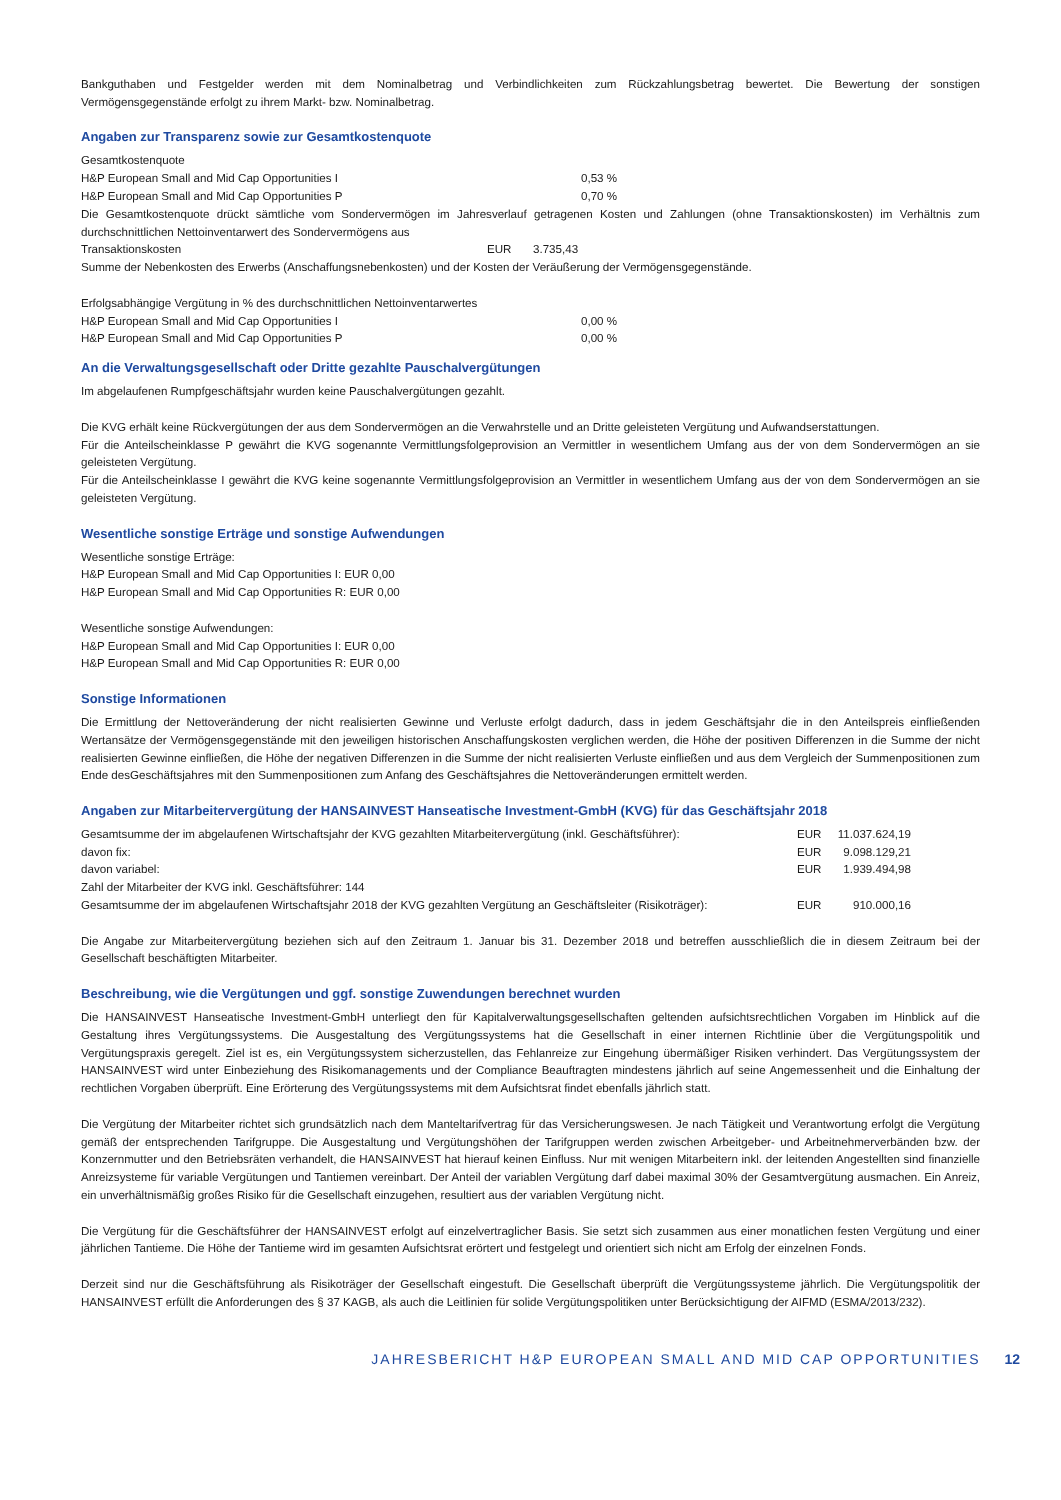Bankguthaben und Festgelder werden mit dem Nominalbetrag und Verbindlichkeiten zum Rückzahlungsbetrag bewertet. Die Bewertung der sonstigen Vermögensgegenstände erfolgt zu ihrem Markt- bzw. Nominalbetrag.
Angaben zur Transparenz sowie zur Gesamtkostenquote
Gesamtkostenquote
| H&P European Small and Mid Cap Opportunities I | | 0,53 % |
| H&P European Small and Mid Cap Opportunities P | | 0,70 % |
Die Gesamtkostenquote drückt sämtliche vom Sondervermögen im Jahresverlauf getragenen Kosten und Zahlungen (ohne Transaktionskosten) im Verhältnis zum durchschnittlichen Nettoinventarwert des Sondervermögens aus
| Transaktionskosten | EUR | 3.735,43 |
Summe der Nebenkosten des Erwerbs (Anschaffungsnebenkosten) und der Kosten der Veräußerung der Vermögensgegenstände.
Erfolgsabhängige Vergütung in % des durchschnittlichen Nettoinventarwertes
| H&P European Small and Mid Cap Opportunities I | | 0,00 % |
| H&P European Small and Mid Cap Opportunities P | | 0,00 % |
An die Verwaltungsgesellschaft oder Dritte gezahlte Pauschalvergütungen
Im abgelaufenen Rumpfgeschäftsjahr wurden keine Pauschalvergütungen gezahlt.
Die KVG erhält keine Rückvergütungen der aus dem Sondervermögen an die Verwahrstelle und an Dritte geleisteten Vergütung und Aufwandserstattungen.
Für die Anteilscheinklasse P gewährt die KVG sogenannte Vermittlungsfolgeprovision an Vermittler in wesentlichem Umfang aus der von dem Sondervermögen an sie geleisteten Vergütung.
Für die Anteilscheinklasse I gewährt die KVG keine sogenannte Vermittlungsfolgeprovision an Vermittler in wesentlichem Umfang aus der von dem Sondervermögen an sie geleisteten Vergütung.
Wesentliche sonstige Erträge und sonstige Aufwendungen
Wesentliche sonstige Erträge:
H&P European Small and Mid Cap Opportunities I: EUR 0,00
H&P European Small and Mid Cap Opportunities R: EUR 0,00
Wesentliche sonstige Aufwendungen:
H&P European Small and Mid Cap Opportunities I: EUR 0,00
H&P European Small and Mid Cap Opportunities R: EUR 0,00
Sonstige Informationen
Die Ermittlung der Nettoveränderung der nicht realisierten Gewinne und Verluste erfolgt dadurch, dass in jedem Geschäftsjahr die in den Anteilspreis einfließenden Wertansätze der Vermögensgegenstände mit den jeweiligen historischen Anschaffungskosten verglichen werden, die Höhe der positiven Differenzen in die Summe der nicht realisierten Gewinne einfließen, die Höhe der negativen Differenzen in die Summe der nicht realisierten Verluste einfließen und aus dem Vergleich der Summenpositionen zum Ende desGeschäftsjahres mit den Summenpositionen zum Anfang des Geschäftsjahres die Nettoveränderungen ermittelt werden.
Angaben zur Mitarbeitervergütung der HANSAINVEST Hanseatische Investment-GmbH (KVG) für das Geschäftsjahr 2018
| Gesamtsumme der im abgelaufenen Wirtschaftsjahr der KVG gezahlten Mitarbeitervergütung (inkl. Geschäftsführer): | EUR | 11.037.624,19 |
| davon fix: | EUR | 9.098.129,21 |
| davon variabel: | EUR | 1.939.494,98 |
| Zahl der Mitarbeiter der KVG inkl. Geschäftsführer: 144 | | |
| Gesamtsumme der im abgelaufenen Wirtschaftsjahr 2018 der KVG gezahlten Vergütung an Geschäftsleiter (Risikoträger): | EUR | 910.000,16 |
Die Angabe zur Mitarbeitervergütung beziehen sich auf den Zeitraum 1. Januar bis 31. Dezember 2018 und betreffen ausschließlich die in diesem Zeitraum bei der Gesellschaft beschäftigten Mitarbeiter.
Beschreibung, wie die Vergütungen und ggf. sonstige Zuwendungen berechnet wurden
Die HANSAINVEST Hanseatische Investment-GmbH unterliegt den für Kapitalverwaltungsgesellschaften geltenden aufsichtsrechtlichen Vorgaben im Hinblick auf die Gestaltung ihres Vergütungssystems. Die Ausgestaltung des Vergütungssystems hat die Gesellschaft in einer internen Richtlinie über die Vergütungspolitik und Vergütungspraxis geregelt. Ziel ist es, ein Vergütungssystem sicherzustellen, das Fehlanreize zur Eingehung übermäßiger Risiken verhindert. Das Vergütungssystem der HANSAINVEST wird unter Einbeziehung des Risikomanagements und der Compliance Beauftragten mindestens jährlich auf seine Angemessenheit und die Einhaltung der rechtlichen Vorgaben überprüft. Eine Erörterung des Vergütungssystems mit dem Aufsichtsrat findet ebenfalls jährlich statt.
Die Vergütung der Mitarbeiter richtet sich grundsätzlich nach dem Manteltarifvertrag für das Versicherungswesen. Je nach Tätigkeit und Verantwortung erfolgt die Vergütung gemäß der entsprechenden Tarifgruppe. Die Ausgestaltung und Vergütungshöhen der Tarifgruppen werden zwischen Arbeitgeber- und Arbeitnehmerverbänden bzw. der Konzernmutter und den Betriebsräten verhandelt, die HANSAINVEST hat hierauf keinen Einfluss. Nur mit wenigen Mitarbeitern inkl. der leitenden Angestellten sind finanzielle Anreizsysteme für variable Vergütungen und Tantiemen vereinbart. Der Anteil der variablen Vergütung darf dabei maximal 30% der Gesamtvergütung ausmachen. Ein Anreiz, ein unverhältnismäßig großes Risiko für die Gesellschaft einzugehen, resultiert aus der variablen Vergütung nicht.
Die Vergütung für die Geschäftsführer der HANSAINVEST erfolgt auf einzelvertraglicher Basis. Sie setzt sich zusammen aus einer monatlichen festen Vergütung und einer jährlichen Tantieme. Die Höhe der Tantieme wird im gesamten Aufsichtsrat erörtert und festgelegt und orientiert sich nicht am Erfolg der einzelnen Fonds.
Derzeit sind nur die Geschäftsführung als Risikoträger der Gesellschaft eingestuft. Die Gesellschaft überprüft die Vergütungssysteme jährlich. Die Vergütungspolitik der HANSAINVEST erfüllt die Anforderungen des § 37 KAGB, als auch die Leitlinien für solide Vergütungspolitiken unter Berücksichtigung der AIFMD (ESMA/2013/232).
JAHRESBERICHT H&P EUROPEAN SMALL AND MID CAP OPPORTUNITIES 12